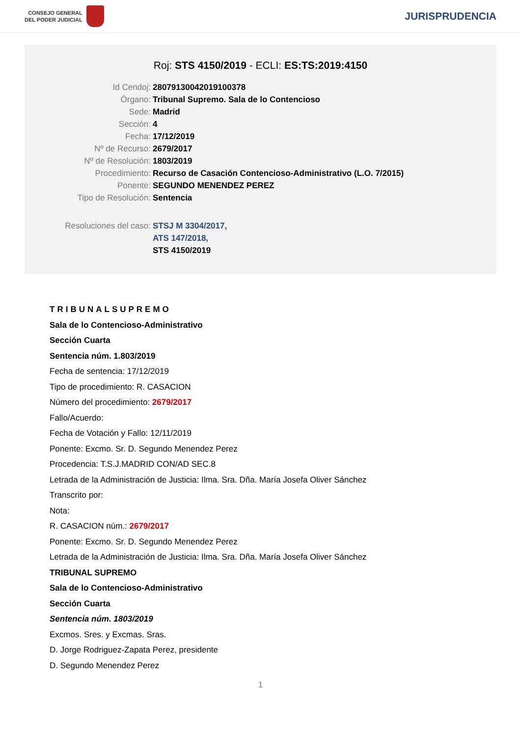CONSEJO GENERAL
DEL PODER JUDICIAL
JURISPRUDENCIA
Roj: STS 4150/2019 - ECLI: ES:TS:2019:4150
Id Cendoj: 28079130042019100378
Órgano: Tribunal Supremo. Sala de lo Contencioso
Sede: Madrid
Sección: 4
Fecha: 17/12/2019
Nº de Recurso: 2679/2017
Nº de Resolución: 1803/2019
Procedimiento: Recurso de Casación Contencioso-Administrativo (L.O. 7/2015)
Ponente: SEGUNDO MENENDEZ PEREZ
Tipo de Resolución: Sentencia
Resoluciones del caso: STSJ M 3304/2017,
ATS 147/2018,
STS 4150/2019
TRIBUNALSUPREMO
Sala de lo Contencioso-Administrativo
Sección Cuarta
Sentencia núm. 1.803/2019
Fecha de sentencia: 17/12/2019
Tipo de procedimiento: R. CASACION
Número del procedimiento: 2679/2017
Fallo/Acuerdo:
Fecha de Votación y Fallo: 12/11/2019
Ponente: Excmo. Sr. D. Segundo Menendez Perez
Procedencia: T.S.J.MADRID CON/AD SEC.8
Letrada de la Administración de Justicia: Ilma. Sra. Dña. María Josefa Oliver Sánchez
Transcrito por:
Nota:
R. CASACION núm.: 2679/2017
Ponente: Excmo. Sr. D. Segundo Menendez Perez
Letrada de la Administración de Justicia: Ilma. Sra. Dña. María Josefa Oliver Sánchez
TRIBUNAL SUPREMO
Sala de lo Contencioso-Administrativo
Sección Cuarta
Sentencia núm. 1803/2019
Excmos. Sres. y Excmas. Sras.
D. Jorge Rodriguez-Zapata Perez, presidente
D. Segundo Menendez Perez
1